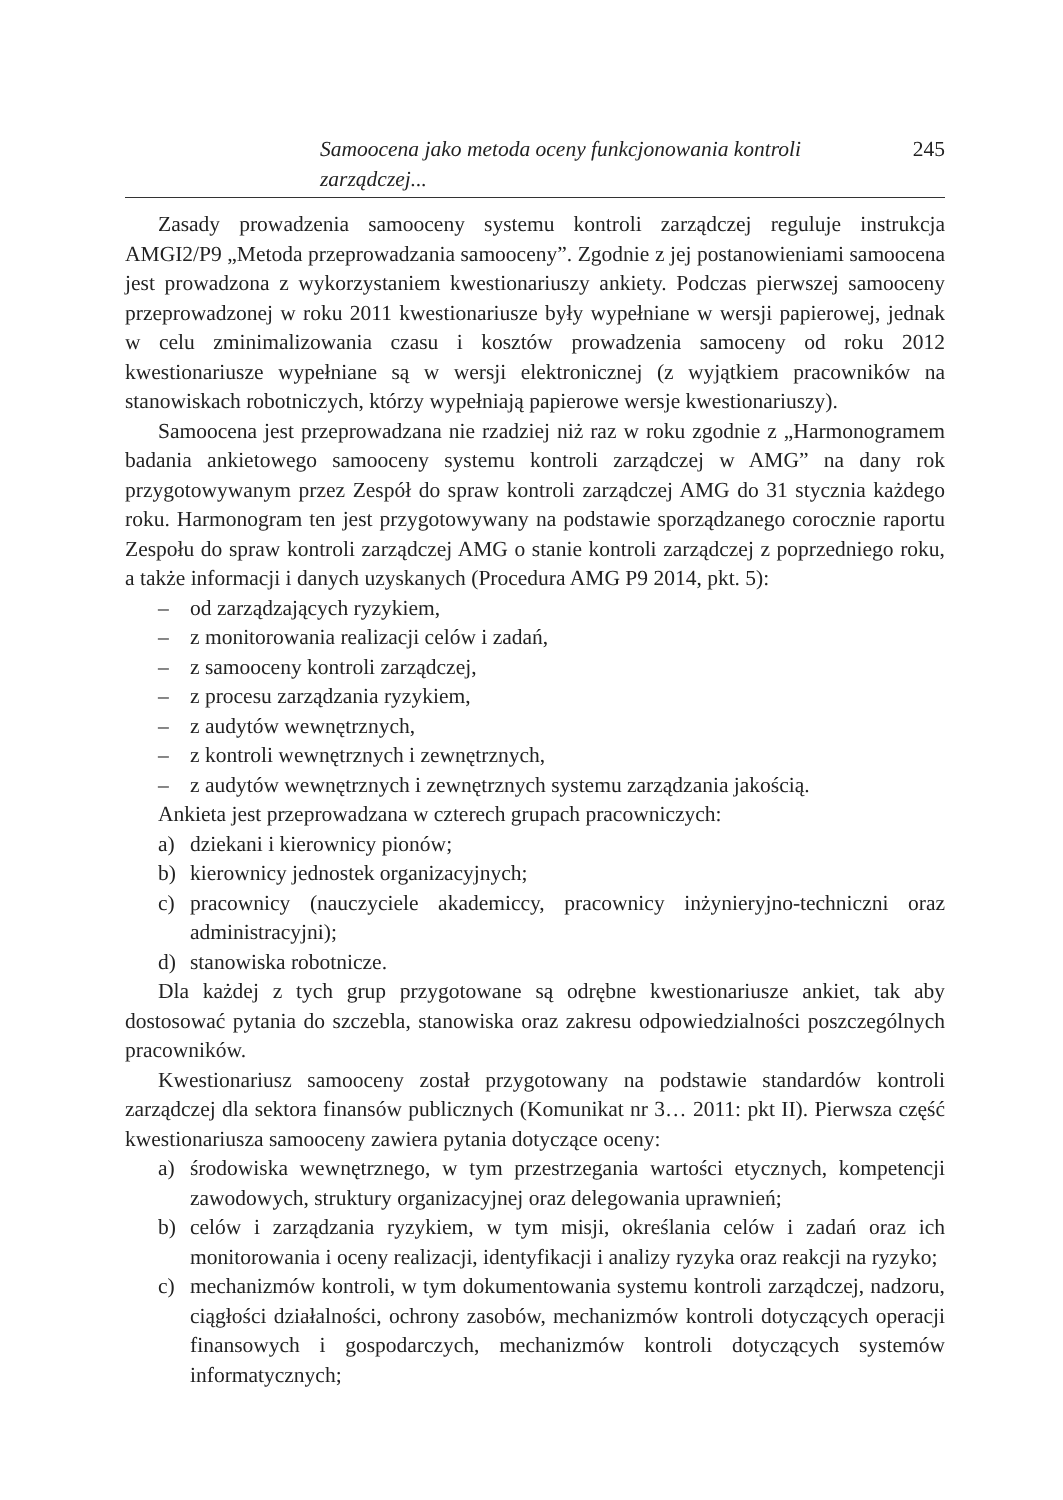Samoocena jako metoda oceny funkcjonowania kontroli zarządczej... 245
Zasady prowadzenia samooceny systemu kontroli zarządczej reguluje instrukcja AMGI2/P9 „Metoda przeprowadzania samooceny”. Zgodnie z jej postanowieniami samoocena jest prowadzona z wykorzystaniem kwestionariuszy ankiety. Podczas pierwszej samooceny przeprowadzonej w roku 2011 kwestionariusze były wypełniane w wersji papierowej, jednak w celu zminimalizowania czasu i kosztów prowadzenia samoceny od roku 2012 kwestionariusze wypełniane są w wersji elektronicznej (z wyjątkiem pracowników na stanowiskach robotniczych, którzy wypełniają papierowe wersje kwestionariuszy).
Samoocena jest przeprowadzana nie rzadziej niż raz w roku zgodnie z „Harmonogramem badania ankietowego samooceny systemu kontroli zarządczej w AMG” na dany rok przygotowywanym przez Zespół do spraw kontroli zarządczej AMG do 31 stycznia każdego roku. Harmonogram ten jest przygotowywany na podstawie sporządzanego corocznie raportu Zespołu do spraw kontroli zarządczej AMG o stanie kontroli zarządczej z poprzedniego roku, a także informacji i danych uzyskanych (Procedura AMG P9 2014, pkt. 5):
– od zarządzających ryzykiem,
– z monitorowania realizacji celów i zadań,
– z samooceny kontroli zarządczej,
– z procesu zarządzania ryzykiem,
– z audytów wewnętrznych,
– z kontroli wewnętrznych i zewnętrznych,
– z audytów wewnętrznych i zewnętrznych systemu zarządzania jakością.
Ankieta jest przeprowadzana w czterech grupach pracowniczych:
a) dziekani i kierownicy pionów;
b) kierownicy jednostek organizacyjnych;
c) pracownicy (nauczyciele akademiccy, pracownicy inżynieryjno-techniczni oraz administracyjni);
d) stanowiska robotnicze.
Dla każdej z tych grup przygotowane są odrębne kwestionariusze ankiet, tak aby dostosować pytania do szczebla, stanowiska oraz zakresu odpowiedzialności poszczególnych pracowników.
Kwestionariusz samooceny został przygotowany na podstawie standardów kontroli zarządczej dla sektora finansów publicznych (Komunikat nr 3… 2011: pkt II). Pierwsza część kwestionariusza samooceny zawiera pytania dotyczące oceny:
a) środowiska wewnętrznego, w tym przestrzegania wartości etycznych, kompetencji zawodowych, struktury organizacyjnej oraz delegowania uprawnień;
b) celów i zarządzania ryzykiem, w tym misji, określania celów i zadań oraz ich monitorowania i oceny realizacji, identyfikacji i analizy ryzyka oraz reakcji na ryzyko;
c) mechanizmów kontroli, w tym dokumentowania systemu kontroli zarządczej, nadzoru, ciągłości działalności, ochrony zasobów, mechanizmów kontroli dotyczących operacji finansowych i gospodarczych, mechanizmów kontroli dotyczących systemów informatycznych;